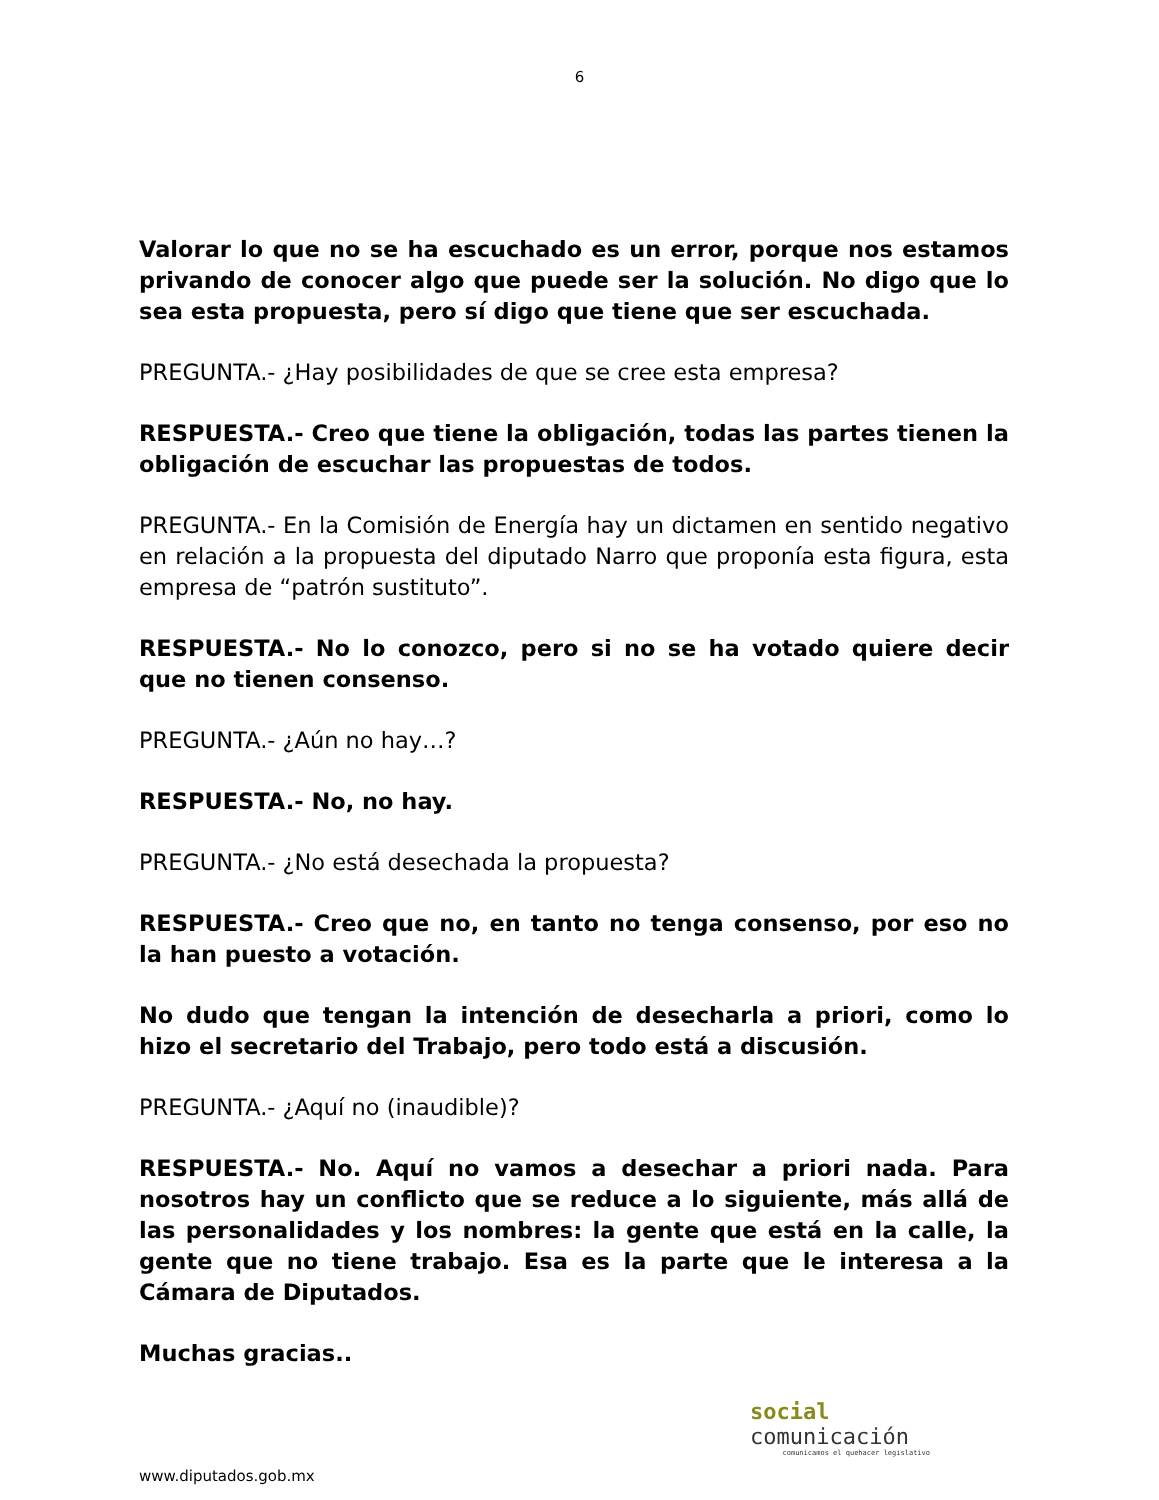6
Valorar lo que no se ha escuchado es un error, porque nos estamos privando de conocer algo que puede ser la solución. No digo que lo sea esta propuesta, pero sí digo que tiene que ser escuchada.
PREGUNTA.- ¿Hay posibilidades de que se cree esta empresa?
RESPUESTA.- Creo que tiene la obligación, todas las partes tienen la obligación de escuchar las propuestas de todos.
PREGUNTA.- En la Comisión de Energía hay un dictamen en sentido negativo en relación a la propuesta del diputado Narro que proponía esta figura, esta empresa de “patrón sustituto”.
RESPUESTA.- No lo conozco, pero si no se ha votado quiere decir que no tienen consenso.
PREGUNTA.- ¿Aún no hay…?
RESPUESTA.- No, no hay.
PREGUNTA.- ¿No está desechada la propuesta?
RESPUESTA.- Creo que no, en tanto no tenga consenso, por eso no la han puesto a votación.
No dudo que tengan la intención de desecharla a priori, como lo hizo el secretario del Trabajo, pero todo está a discusión.
PREGUNTA.- ¿Aquí no (inaudible)?
RESPUESTA.- No. Aquí no vamos a desechar a priori nada. Para nosotros hay un conflicto que se reduce a lo siguiente, más allá de las personalidades y los nombres: la gente que está en la calle, la gente que no tiene trabajo. Esa es la parte que le interesa a la Cámara de Diputados.
Muchas gracias..
social
comunicación
comunicamos el quehacer legislativo
www.diputados.gob.mx